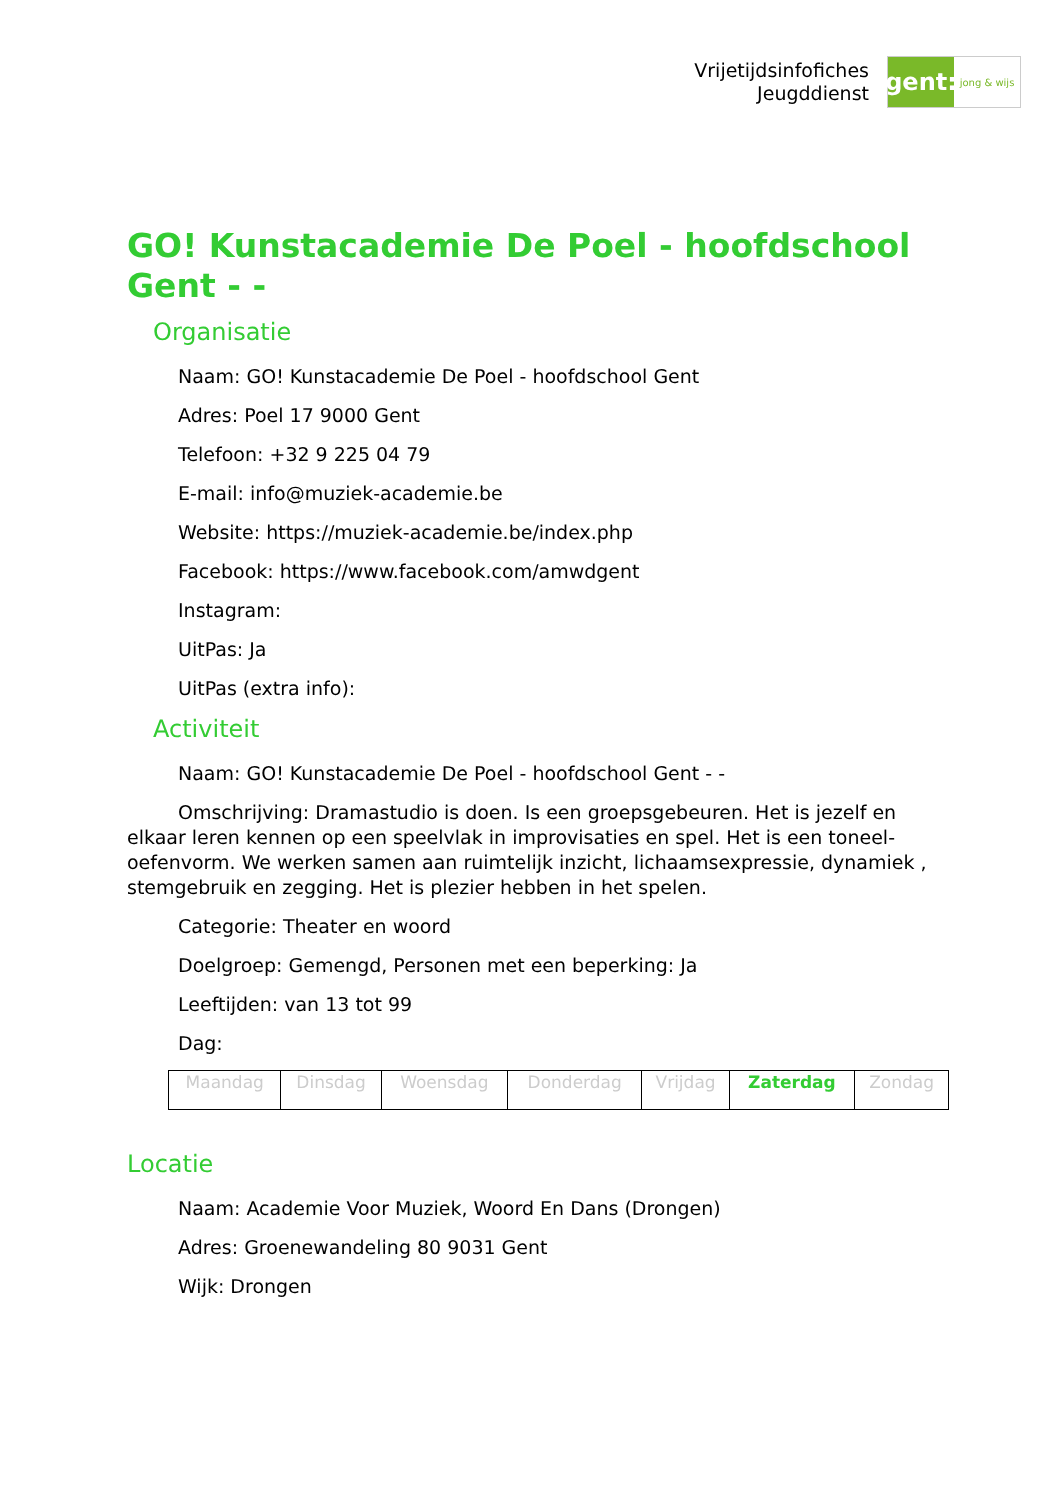Vrijetijdsinfofiches
Jeugddienst
gent:
jong & wijs
GO! Kunstacademie De Poel - hoofdschool Gent - -
Organisatie
Naam: GO! Kunstacademie De Poel - hoofdschool Gent
Adres: Poel 17 9000 Gent
Telefoon: +32 9 225 04 79
E-mail: info@muziek-academie.be
Website: https://muziek-academie.be/index.php
Facebook: https://www.facebook.com/amwdgent
Instagram:
UitPas: Ja
UitPas (extra info):
Activiteit
Naam: GO! Kunstacademie De Poel - hoofdschool Gent - -
Omschrijving: Dramastudio is doen. Is een groepsgebeuren. Het is jezelf en elkaar leren kennen op een speelvlak in improvisaties en spel. Het is een toneel-oefenvorm. We werken samen aan ruimtelijk inzicht, lichaamsexpressie, dynamiek , stemgebruik en zegging. Het is plezier hebben in het spelen.
Categorie: Theater en woord
Doelgroep: Gemengd, Personen met een beperking: Ja
Leeftijden: van 13 tot 99
Dag:
| Maandag | Dinsdag | Woensdag | Donderdag | Vrijdag | Zaterdag | Zondag |
Locatie
Naam: Academie Voor Muziek, Woord En Dans (Drongen)
Adres: Groenewandeling 80 9031 Gent
Wijk: Drongen